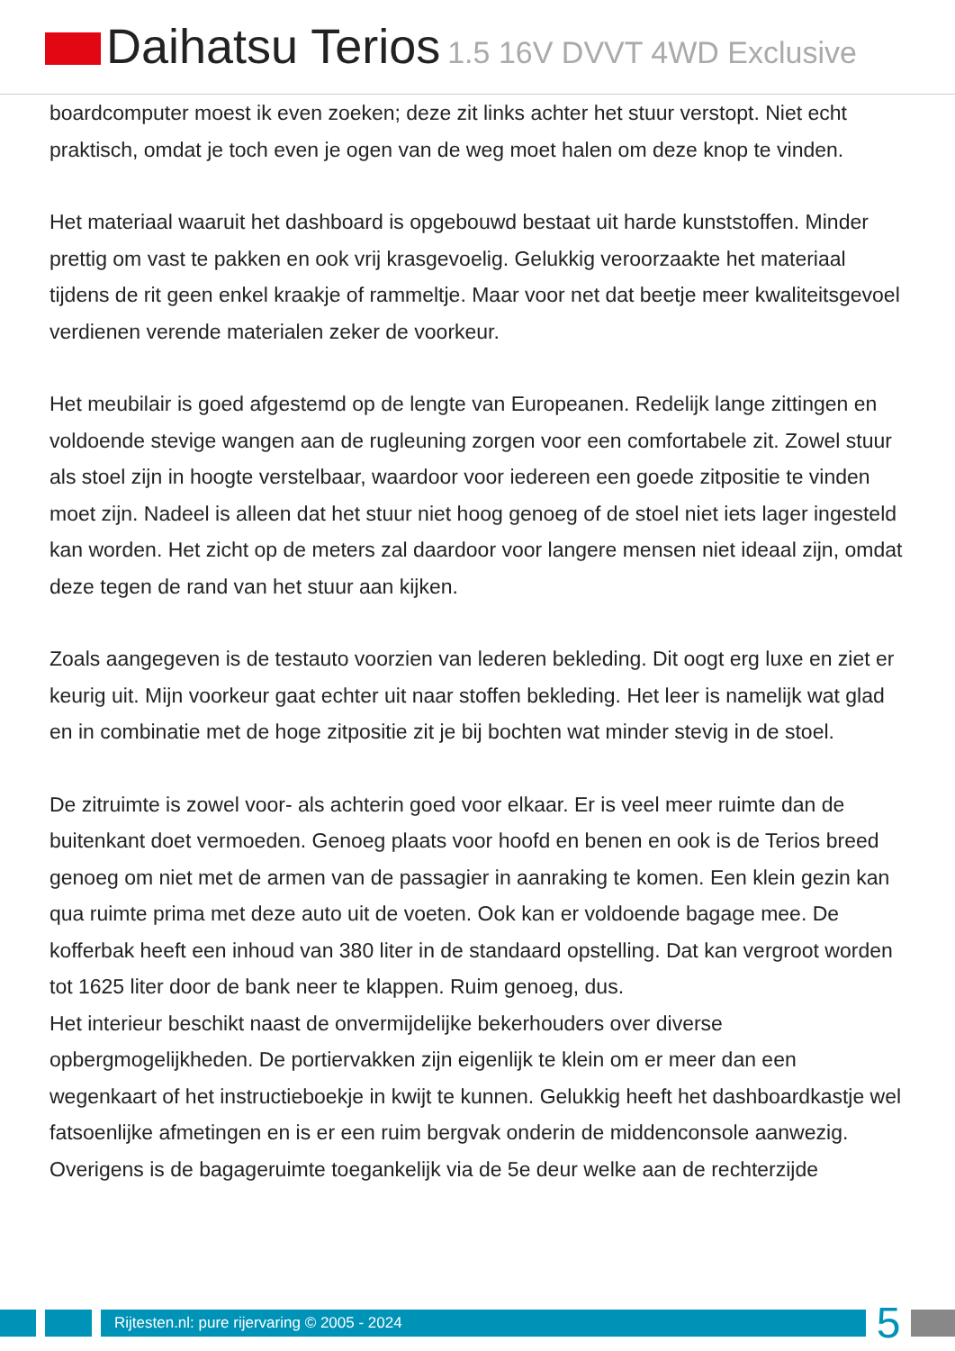Daihatsu Terios 1.5 16V DVVT 4WD Exclusive
boardcomputer moest ik even zoeken; deze zit links achter het stuur verstopt. Niet echt praktisch, omdat je toch even je ogen van de weg moet halen om deze knop te vinden.
Het materiaal waaruit het dashboard is opgebouwd bestaat uit harde kunststoffen. Minder prettig om vast te pakken en ook vrij krasgevoelig. Gelukkig veroorzaakte het materiaal tijdens de rit geen enkel kraakje of rammeltje. Maar voor net dat beetje meer kwaliteitsgevoel verdienen verende materialen zeker de voorkeur.
Het meubilair is goed afgestemd op de lengte van Europeanen. Redelijk lange zittingen en voldoende stevige wangen aan de rugleuning zorgen voor een comfortabele zit. Zowel stuur als stoel zijn in hoogte verstelbaar, waardoor voor iedereen een goede zitpositie te vinden moet zijn. Nadeel is alleen dat het stuur niet hoog genoeg of de stoel niet iets lager ingesteld kan worden. Het zicht op de meters zal daardoor voor langere mensen niet ideaal zijn, omdat deze tegen de rand van het stuur aan kijken.
Zoals aangegeven is de testauto voorzien van lederen bekleding. Dit oogt erg luxe en ziet er keurig uit. Mijn voorkeur gaat echter uit naar stoffen bekleding. Het leer is namelijk wat glad en in combinatie met de hoge zitpositie zit je bij bochten wat minder stevig in de stoel.
De zitruimte is zowel voor- als achterin goed voor elkaar. Er is veel meer ruimte dan de buitenkant doet vermoeden. Genoeg plaats voor hoofd en benen en ook is de Terios breed genoeg om niet met de armen van de passagier in aanraking te komen. Een klein gezin kan qua ruimte prima met deze auto uit de voeten. Ook kan er voldoende bagage mee. De kofferbak heeft een inhoud van 380 liter in de standaard opstelling. Dat kan vergroot worden tot 1625 liter door de bank neer te klappen. Ruim genoeg, dus.
Het interieur beschikt naast de onvermijdelijke bekerhouders over diverse opbergmogelijkheden. De portiervakken zijn eigenlijk te klein om er meer dan een wegenkaart of het instructieboekje in kwijt te kunnen. Gelukkig heeft het dashboardkastje wel fatsoenlijke afmetingen en is er een ruim bergvak onderin de middenconsole aanwezig.
Overigens is de bagageruimte toegankelijk via de 5e deur welke aan de rechterzijde
Rijtesten.nl: pure rijervaring © 2005 - 2024
5